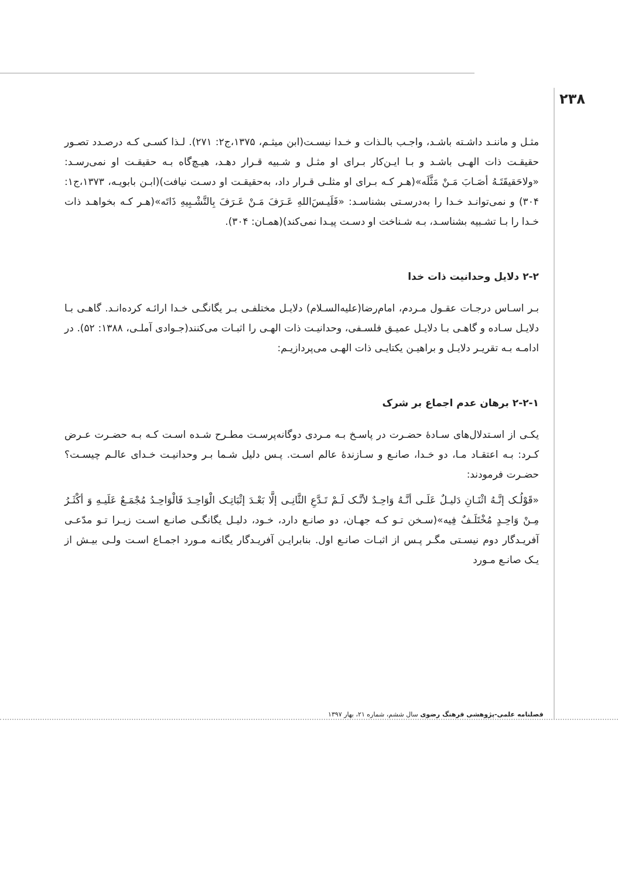۲۳۸
مثـل و ماننـد داشـته باشـد، واجـب بالـذات و خـدا نیسـت(ابن میثـم، ۱۳۷۵،ج۲: ۲۷۱). لـذا کسـی کـه درصـدد تصـور حقیقـت ذات الهـی باشـد و بـا ایـن‌کار بـرای او مثـل و شـبیه قـرار دهـد، هیـچ‌گاه بـه حقیقـت او نمی‌رسـد: «ولاحَقیقَتَـهُ أصَـابَ مَـنْ مَثَّلَه»(هـر کـه بـرای او مثلـی قـرار داد، به‌حقیقـت او دسـت نیافت)(ابـن بابویـه، ۱۳۷۳،ج۱: ۳۰۴) و نمی‌توانـد خـدا را به‌درسـتی بشناسـد: «فَلَیـسَ‌اللهِ عَـرَفَ مَـنْ عَـرَفَ بِالتَّشْـبِیهِ ذَاتَه»(هـر کـه بخواهـد ذات خـدا را بـا تشـبیه بشناسـد، بـه شـناخت او دسـت پیـدا نمی‌کند)(همـان: ۳۰۴).
۲-۲ دلایل وحدانیت ذات خدا
بـر اسـاس درجـات عقـول مـردم، امام‌رضا(علیه‌السـلام) دلایـل مختلفـی بـر یگانگـی خـدا ارائـه کرده‌انـد. گاهـی بـا دلایـل سـاده و گاهـی بـا دلایـل عمیـق فلسـفی، وحدانیـت ذات الهـی را اثبـات می‌کنند(جـوادی آملـی، ۱۳۸۸: ۵۲). در ادامـه بـه تقریـر دلایـل و براهیـن یکتایـی ذات الهـی می‌پردازیـم:
۲-۲-۱ برهان عدم اجماع بر شرک
یکـی از اسـتدلال‌های سـادۀ حضـرت در پاسـخ بـه مـردی دوگانه‌پرسـت مطـرح شـده اسـت کـه بـه حضـرت عـرض کـرد: بـه اعتقـاد مـا، دو خـدا، صانـع و سـازندۀ عالم اسـت. پـس دلیل شـما بـر وحدانیـت خـدای عالـم چیسـت؟ حضـرت فرمودند:
«قَوْلُـک إنَّـهُ اثْنَـانِ دَلیـلٌ عَلَـی أنَّـهُ وَاحِـدٌ لأنَّـک لَـمْ تَـدَّعِ الثَّانِـی إلَّا بَعْـدَ إثْبَاتِـک الْوَاحِـدَ فَالْوَاحِـدُ مُجْمَـعٌ عَلَیـهِ وَ أکْثَـرُ مِـنْ وَاحِـدٍ مُخْتَلَـفٌ فِیه»(سـخن تـو کـه جهـان، دو صانـع دارد، خـود، دلیـل یگانگـی صانـع اسـت زیـرا تـو مدّعـی آفریـدگار دوم نیسـتی مگـر پـس از اثبـات صانـع اول. بنابرایـن آفریـدگار یگانـه مـورد اجمـاع اسـت ولـی بیـش از یـک صانـع مـورد
فصلنامه علمی-پژوهشی فرهنگ رضوی سال ششم، شماره ۲۱، بهار ۱۳۹۷